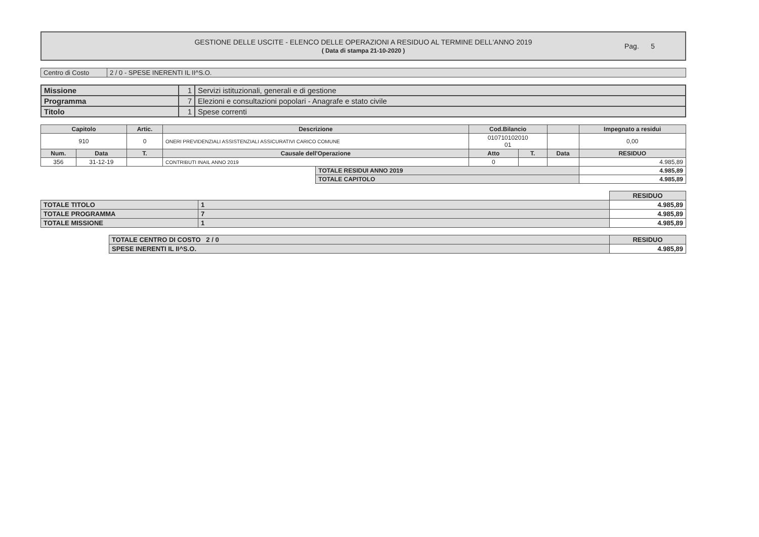GESTIONE DELLE USCITE - ELENCO DELLE OPERAZIONI A RESIDUO AL TERMINE DELL'ANNO 2019
( Data di stampa 21-10-2020 )
Pag. 5
| Centro di Costo | 2 / 0 - SPESE INERENTI IL II^S.O. |
| Missione | 1 | Servizi istituzionali, generali e di gestione |
| Programma | 7 | Elezioni e consultazioni popolari - Anagrafe e stato civile |
| Titolo | 1 | Spese correnti |
| Capitolo | | Artic. | Descrizione | | Cod.Bilancio | | | Impegnato a residui |
| --- | --- | --- | --- | --- | --- | --- | --- | --- |
| 910 | | 0 | ONERI PREVIDENZIALI ASSISTENZIALI ASSICURATIVI CARICO COMUNE | | 010710102010 01 | | | 0,00 |
| Num. | Data | T. | Causale dell'Operazione | | Atto | T. | Data | RESIDUO |
| 356 | 31-12-19 | | CONTRIBUTI INAIL ANNO 2019 | | 0 | | | 4.985,89 |
| | | | | TOTALE RESIDUI ANNO 2019 | | | | 4.985,89 |
| | | | | TOTALE CAPITOLO | | | | 4.985,89 |
| | | RESIDUO |
| TOTALE TITOLO | 1 | 4.985,89 |
| TOTALE PROGRAMMA | 7 | 4.985,89 |
| TOTALE MISSIONE | 1 | 4.985,89 |
| TOTALE CENTRO DI COSTO 2 / 0 | RESIDUO |
| SPESE INERENTI IL II^S.O. | 4.985,89 |